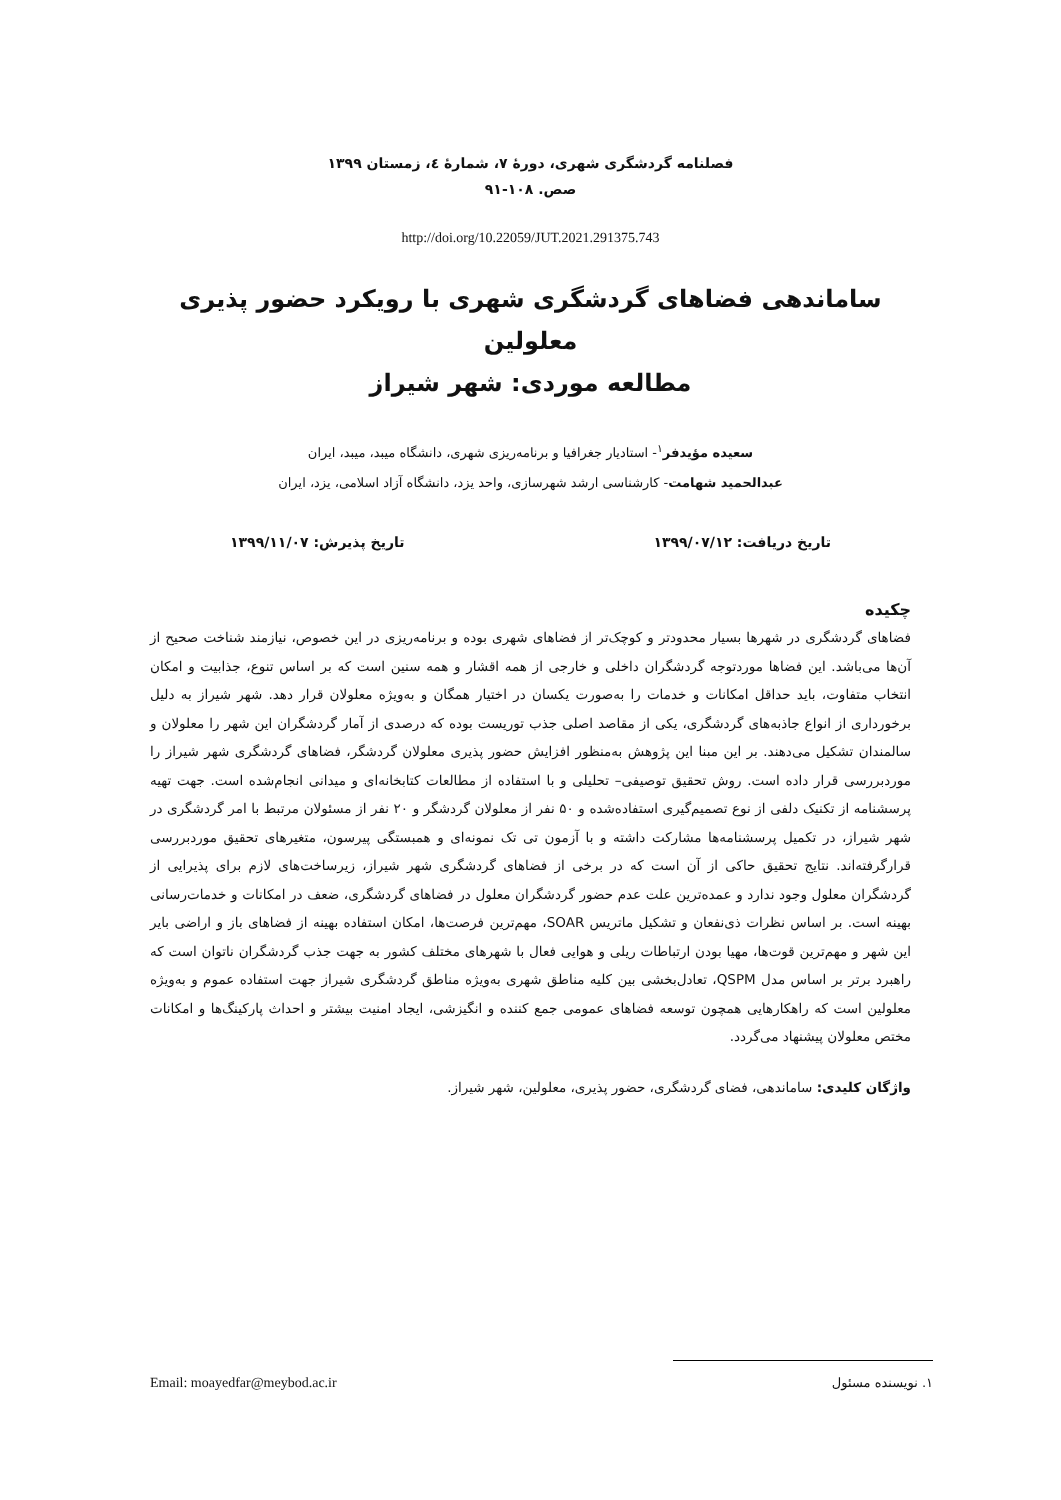فصلنامه گردشگری شهری، دورهٔ ۷، شمارهٔ ٤، زمستان ۱۳۹۹
صص. ۱۰۸-۹۱
http://doi.org/10.22059/JUT.2021.291375.743
ساماندهی فضاهای گردشگری شهری با رویکرد حضور پذیری معلولین
مطالعه موردی: شهر شیراز
سعیده مؤیدفر<sup>۱</sup>- استادیار جغرافیا و برنامه‌ریزی شهری، دانشگاه میبد، میبد، ایران
عبدالحمید شهامت- کارشناسی ارشد شهرسازی، واحد یزد، دانشگاه آزاد اسلامی، یزد، ایران
تاریخ دریافت: ۱۳۹۹/۰۷/۱۲ تاریخ پذیرش: ۱۳۹۹/۱۱/۰۷
چکیده
فضاهای گردشگری در شهرها بسیار محدودتر و کوچک‌تر از فضاهای شهری بوده و برنامه‌ریزی در این خصوص، نیازمند شناخت صحیح از آن‌ها می‌باشد. این فضاها موردتوجه گردشگران داخلی و خارجی از همه اقشار و همه سنین است که بر اساس تنوع، جذابیت و امکان انتخاب متفاوت، باید حداقل امکانات و خدمات را به‌صورت یکسان در اختیار همگان و به‌ویژه معلولان قرار دهد. شهر شیراز به دلیل برخورداری از انواع جاذبه‌های گردشگری، یکی از مقاصد اصلی جذب توریست بوده که درصدی از آمار گردشگران این شهر را معلولان و سالمندان تشکیل می‌دهند. بر این مبنا این پژوهش به‌منظور افزایش حضور پذیری معلولان گردشگر، فضاهای گردشگری شهر شیراز را موردبررسی قرار داده است. روش تحقیق توصیفی– تحلیلی و با استفاده از مطالعات کتابخانه‌ای و میدانی انجام‌شده است. جهت تهیه پرسشنامه از تکنیک دلفی از نوع تصمیم‌گیری استفاده‌شده و ۵۰ نفر از معلولان گردشگر و ۲۰ نفر از مسئولان مرتبط با امر گردشگری در شهر شیراز، در تکمیل پرسشنامه‌ها مشارکت داشته و با آزمون تی تک نمونه‌ای و همبستگی پیرسون، متغیرهای تحقیق موردبررسی قرارگرفته‌اند. نتایج تحقیق حاکی از آن است که در برخی از فضاهای گردشگری شهر شیراز، زیرساخت‌های لازم برای پذیرایی از گردشگران معلول وجود ندارد و عمده‌ترین علت عدم حضور گردشگران معلول در فضاهای گردشگری، ضعف در امکانات و خدمات‌رسانی بهینه است. بر اساس نظرات ذی‌نفعان و تشکیل ماتریس SOAR، مهم‌ترین فرصت‌ها، امکان استفاده بهینه از فضاهای باز و اراضی بایر این شهر و مهم‌ترین قوت‌ها، مهیا بودن ارتباطات ریلی و هوایی فعال با شهرهای مختلف کشور به جهت جذب گردشگران ناتوان است که راهبرد برتر بر اساس مدل QSPM، تعادل‌بخشی بین کلیه مناطق شهری به‌ویژه مناطق گردشگری شیراز جهت استفاده عموم و به‌ویژه معلولین است که راهکارهایی همچون توسعه فضاهای عمومی جمع کننده و انگیزشی، ایجاد امنیت بیشتر و احداث پارکینگ‌ها و امکانات مختص معلولان پیشنهاد می‌گردد.
واژگان کلیدی: ساماندهی، فضای گردشگری، حضور پذیری، معلولین، شهر شیراز.
۱. نویسنده مسئول Email: moayedfar@meybod.ac.ir